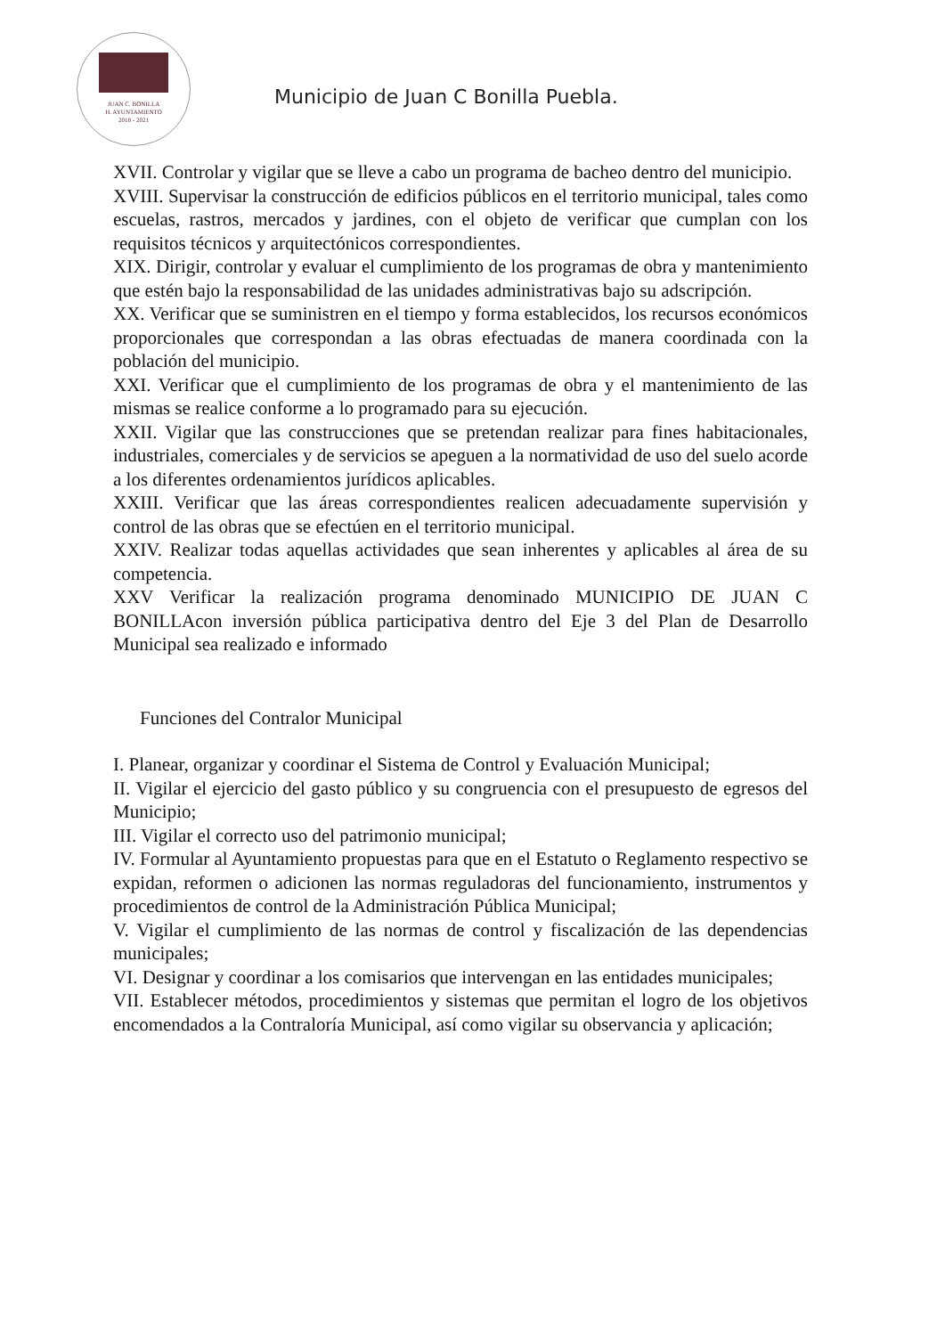JUAN C. BONILLA
H. AYUNTAMIENTO
2018 - 2021
Municipio de Juan C Bonilla Puebla.
XVII. Controlar y vigilar que se lleve a cabo un programa de bacheo dentro del municipio.
XVIII. Supervisar la construcción de edificios públicos en el territorio municipal, tales como escuelas, rastros, mercados y jardines, con el objeto de verificar que cumplan con los requisitos técnicos y arquitectónicos correspondientes.
XIX. Dirigir, controlar y evaluar el cumplimiento de los programas de obra y mantenimiento que estén bajo la responsabilidad de las unidades administrativas bajo su adscripción.
XX. Verificar que se suministren en el tiempo y forma establecidos, los recursos económicos proporcionales que correspondan a las obras efectuadas de manera coordinada con la población del municipio.
XXI. Verificar que el cumplimiento de los programas de obra y el mantenimiento de las mismas se realice conforme a lo programado para su ejecución.
XXII. Vigilar que las construcciones que se pretendan realizar para fines habitacionales, industriales, comerciales y de servicios se apeguen a la normatividad de uso del suelo acorde a los diferentes ordenamientos jurídicos aplicables.
XXIII. Verificar que las áreas correspondientes realicen adecuadamente supervisión y control de las obras que se efectúen en el territorio municipal.
XXIV. Realizar todas aquellas actividades que sean inherentes y aplicables al área de su competencia.
XXV Verificar la realización programa denominado MUNICIPIO DE JUAN C BONILLAcon inversión pública participativa dentro del Eje 3 del Plan de Desarrollo Municipal sea realizado e informado
Funciones del Contralor Municipal
I. Planear, organizar y coordinar el Sistema de Control y Evaluación Municipal;
II. Vigilar el ejercicio del gasto público y su congruencia con el presupuesto de egresos del Municipio;
III. Vigilar el correcto uso del patrimonio municipal;
IV. Formular al Ayuntamiento propuestas para que en el Estatuto o Reglamento respectivo se expidan, reformen o adicionen las normas reguladoras del funcionamiento, instrumentos y procedimientos de control de la Administración Pública Municipal;
V. Vigilar el cumplimiento de las normas de control y fiscalización de las dependencias municipales;
VI. Designar y coordinar a los comisarios que intervengan en las entidades municipales;
VII. Establecer métodos, procedimientos y sistemas que permitan el logro de los objetivos encomendados a la Contraloría Municipal, así como vigilar su observancia y aplicación;